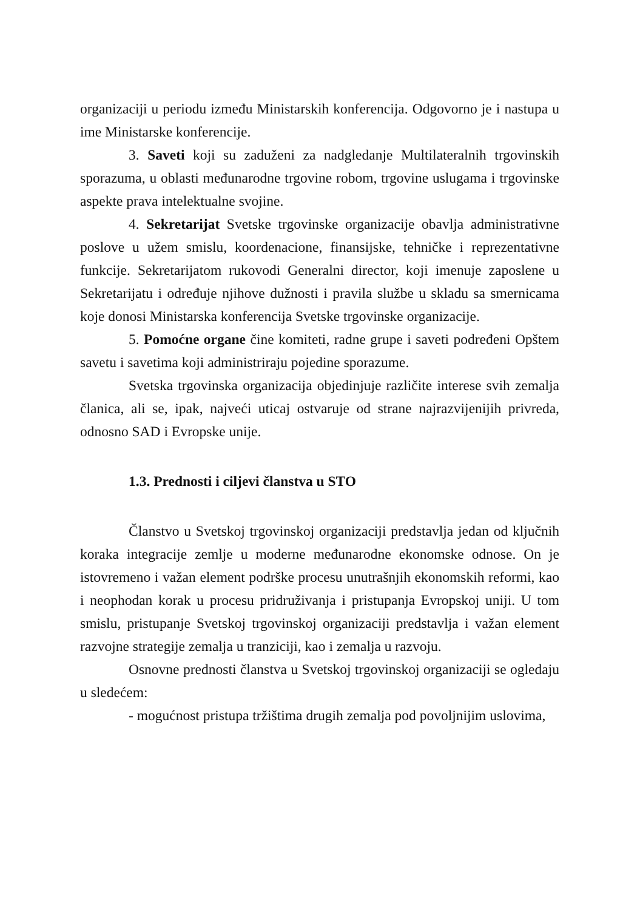organizaciji u periodu između Ministarskih konferencija. Odgovorno je i nastupa u ime Ministarske konferencije.
3. Saveti koji su zaduženi za nadgledanje Multilateralnih trgovinskih sporazuma, u oblasti međunarodne trgovine robom, trgovine uslugama i trgovinske aspekte prava intelektualne svojine.
4. Sekretarijat Svetske trgovinske organizacije obavlja administrativne poslove u užem smislu, koordenacione, finansijske, tehničke i reprezentativne funkcije. Sekretarijatom rukovodi Generalni director, koji imenuje zaposlene u Sekretarijatu i određuje njihove dužnosti i pravila službe u skladu sa smernicama koje donosi Ministarska konferencija Svetske trgovinske organizacije.
5. Pomoćne organe čine komiteti, radne grupe i saveti podređeni Opštem savetu i savetima koji administriraju pojedine sporazume.
Svetska trgovinska organizacija objedinjuje različite interese svih zemalja članica, ali se, ipak, najveći uticaj ostvaruje od strane najrazvijenijih privreda, odnosno SAD i Evropske unije.
1.3. Prednosti i ciljevi članstva u STO
Članstvo u Svetskoj trgovinskoj organizaciji predstavlja jedan od ključnih koraka integracije zemlje u moderne međunarodne ekonomske odnose. On je istovremeno i važan element podrške procesu unutrašnjih ekonomskih reformi, kao i neophodan korak u procesu pridruživanja i pristupanja Evropskoj uniji. U tom smislu, pristupanje Svetskoj trgovinskoj organizaciji predstavlja i važan element razvojne strategije zemalja u tranziciji, kao i zemalja u razvoju.
Osnovne prednosti članstva u Svetskoj trgovinskoj organizaciji se ogledaju u sledećem:
- mogućnost pristupa tržištima drugih zemalja pod povoljnijim uslovima,